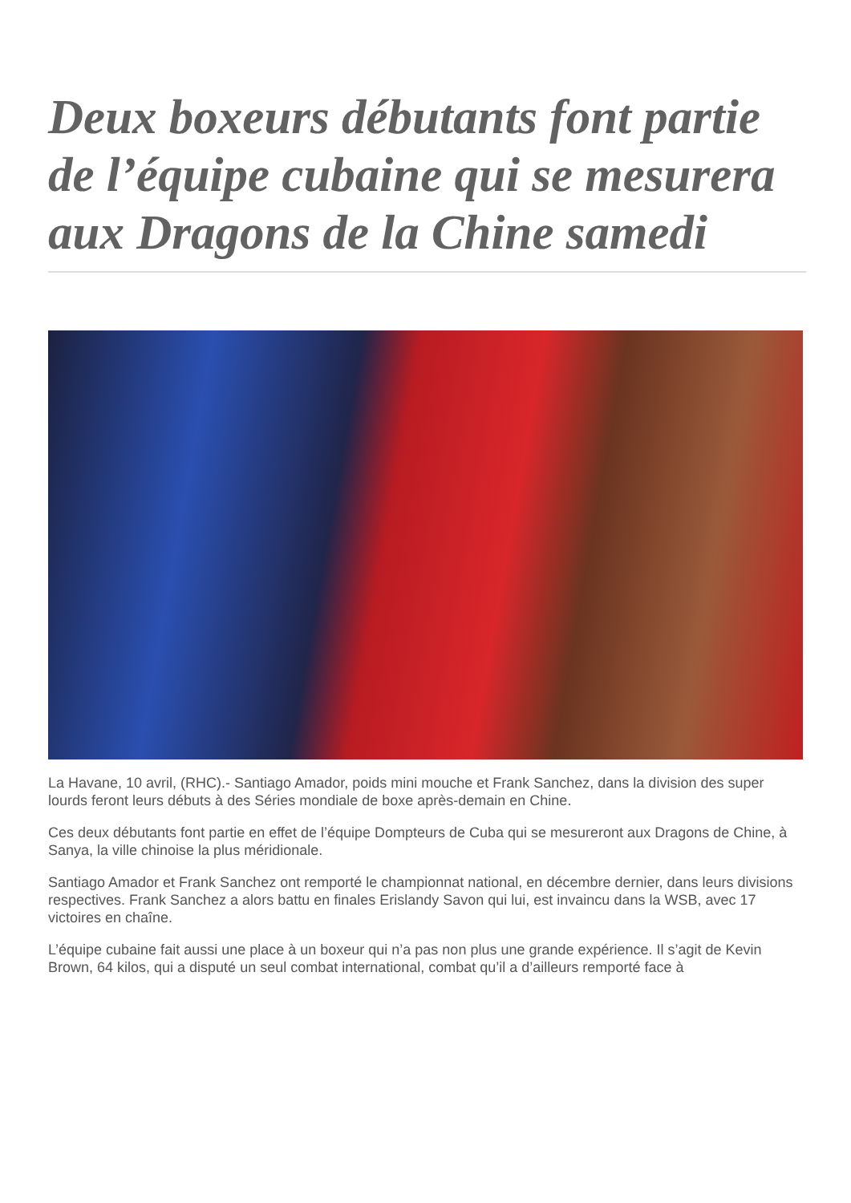Deux boxeurs débutants font partie de l’équipe cubaine qui se mesurera aux Dragons de la Chine samedi
La Havane, 10 avril, (RHC).- Santiago Amador, poids mini mouche et Frank Sanchez, dans la division des super lourds feront leurs débuts à des Séries mondiale de boxe après-demain en Chine.
Ces deux débutants font partie en effet de l’équipe Dompteurs de Cuba qui se mesureront aux Dragons de Chine, à Sanya, la ville chinoise la plus méridionale.
Santiago Amador et Frank Sanchez ont remporté le championnat national, en décembre dernier, dans leurs divisions respectives. Frank Sanchez a alors battu en finales Erislandy Savon qui lui, est invaincu dans la WSB, avec 17 victoires en chaîne.
L’équipe cubaine fait aussi une place à un boxeur qui n’a pas non plus une grande expérience. Il s’agit de Kevin Brown, 64 kilos, qui a disputé un seul combat international, combat qu’il a d’ailleurs remporté face à